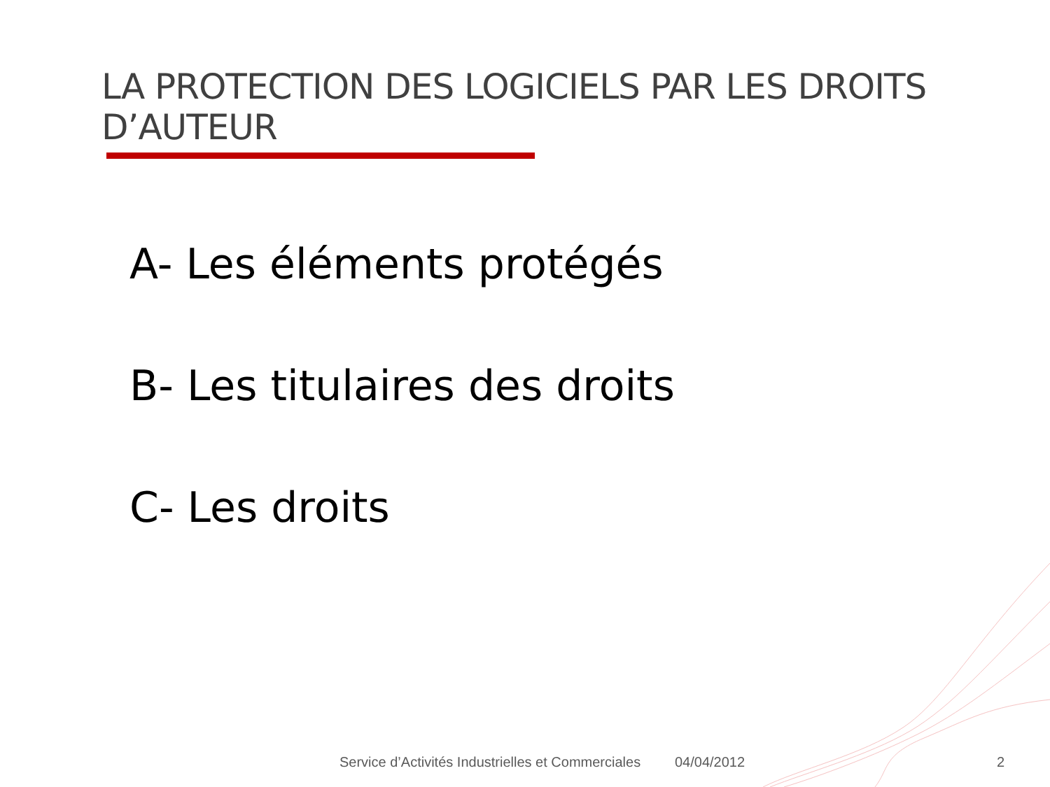LA PROTECTION DES LOGICIELS PAR LES DROITS D’AUTEUR
A- Les éléments protégés
B- Les titulaires des droits
C- Les droits
Service d’Activités Industrielles et Commerciales
04/04/2012 2